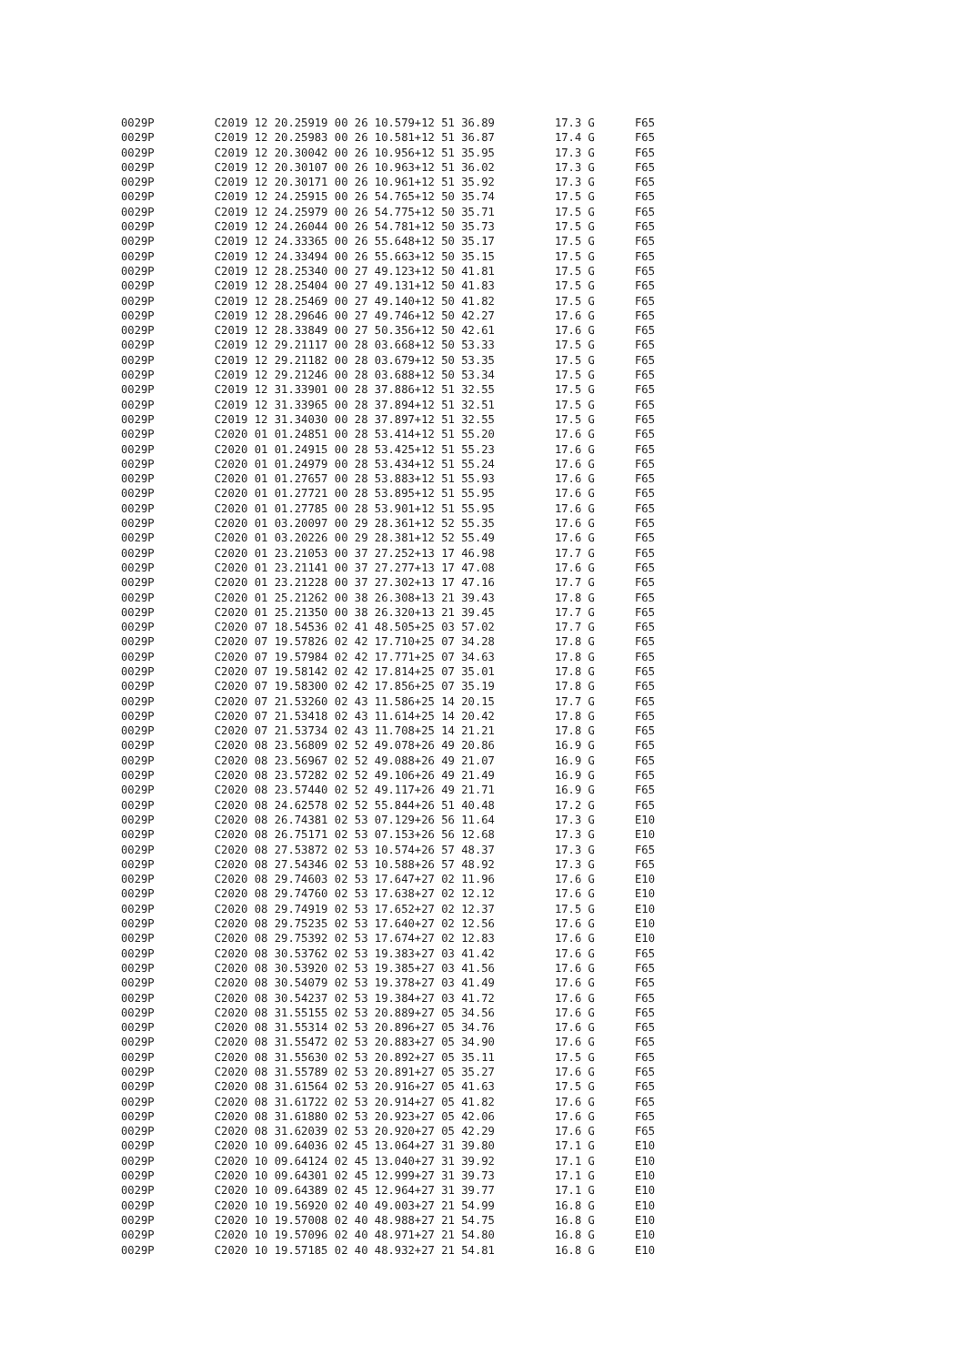0029P         C2019 12 20.25919 00 26 10.579+12 51 36.89         17.3 G      F65
0029P         C2019 12 20.25983 00 26 10.581+12 51 36.87         17.4 G      F65
0029P         C2019 12 20.30042 00 26 10.956+12 51 35.95         17.3 G      F65
0029P         C2019 12 20.30107 00 26 10.963+12 51 36.02         17.3 G      F65
0029P         C2019 12 20.30171 00 26 10.961+12 51 35.92         17.3 G      F65
0029P         C2019 12 24.25915 00 26 54.765+12 50 35.74         17.5 G      F65
0029P         C2019 12 24.25979 00 26 54.775+12 50 35.71         17.5 G      F65
0029P         C2019 12 24.26044 00 26 54.781+12 50 35.73         17.5 G      F65
0029P         C2019 12 24.33365 00 26 55.648+12 50 35.17         17.5 G      F65
0029P         C2019 12 24.33494 00 26 55.663+12 50 35.15         17.5 G      F65
0029P         C2019 12 28.25340 00 27 49.123+12 50 41.81         17.5 G      F65
0029P         C2019 12 28.25404 00 27 49.131+12 50 41.83         17.5 G      F65
0029P         C2019 12 28.25469 00 27 49.140+12 50 41.82         17.5 G      F65
0029P         C2019 12 28.29646 00 27 49.746+12 50 42.27         17.6 G      F65
0029P         C2019 12 28.33849 00 27 50.356+12 50 42.61         17.6 G      F65
0029P         C2019 12 29.21117 00 28 03.668+12 50 53.33         17.5 G      F65
0029P         C2019 12 29.21182 00 28 03.679+12 50 53.35         17.5 G      F65
0029P         C2019 12 29.21246 00 28 03.688+12 50 53.34         17.5 G      F65
0029P         C2019 12 31.33901 00 28 37.886+12 51 32.55         17.5 G      F65
0029P         C2019 12 31.33965 00 28 37.894+12 51 32.51         17.5 G      F65
0029P         C2019 12 31.34030 00 28 37.897+12 51 32.55         17.5 G      F65
0029P         C2020 01 01.24851 00 28 53.414+12 51 55.20         17.6 G      F65
0029P         C2020 01 01.24915 00 28 53.425+12 51 55.23         17.6 G      F65
0029P         C2020 01 01.24979 00 28 53.434+12 51 55.24         17.6 G      F65
0029P         C2020 01 01.27657 00 28 53.883+12 51 55.93         17.6 G      F65
0029P         C2020 01 01.27721 00 28 53.895+12 51 55.95         17.6 G      F65
0029P         C2020 01 01.27785 00 28 53.901+12 51 55.95         17.6 G      F65
0029P         C2020 01 03.20097 00 29 28.361+12 52 55.35         17.6 G      F65
0029P         C2020 01 03.20226 00 29 28.381+12 52 55.49         17.6 G      F65
0029P         C2020 01 23.21053 00 37 27.252+13 17 46.98         17.7 G      F65
0029P         C2020 01 23.21141 00 37 27.277+13 17 47.08         17.6 G      F65
0029P         C2020 01 23.21228 00 37 27.302+13 17 47.16         17.7 G      F65
0029P         C2020 01 25.21262 00 38 26.308+13 21 39.43         17.8 G      F65
0029P         C2020 01 25.21350 00 38 26.320+13 21 39.45         17.7 G      F65
0029P         C2020 07 18.54536 02 41 48.505+25 03 57.02         17.7 G      F65
0029P         C2020 07 19.57826 02 42 17.710+25 07 34.28         17.8 G      F65
0029P         C2020 07 19.57984 02 42 17.771+25 07 34.63         17.8 G      F65
0029P         C2020 07 19.58142 02 42 17.814+25 07 35.01         17.8 G      F65
0029P         C2020 07 19.58300 02 42 17.856+25 07 35.19         17.8 G      F65
0029P         C2020 07 21.53260 02 43 11.586+25 14 20.15         17.7 G      F65
0029P         C2020 07 21.53418 02 43 11.614+25 14 20.42         17.8 G      F65
0029P         C2020 07 21.53734 02 43 11.708+25 14 21.21         17.8 G      F65
0029P         C2020 08 23.56809 02 52 49.078+26 49 20.86         16.9 G      F65
0029P         C2020 08 23.56967 02 52 49.088+26 49 21.07         16.9 G      F65
0029P         C2020 08 23.57282 02 52 49.106+26 49 21.49         16.9 G      F65
0029P         C2020 08 23.57440 02 52 49.117+26 49 21.71         16.9 G      F65
0029P         C2020 08 24.62578 02 52 55.844+26 51 40.48         17.2 G      F65
0029P         C2020 08 26.74381 02 53 07.129+26 56 11.64         17.3 G      E10
0029P         C2020 08 26.75171 02 53 07.153+26 56 12.68         17.3 G      E10
0029P         C2020 08 27.53872 02 53 10.574+26 57 48.37         17.3 G      F65
0029P         C2020 08 27.54346 02 53 10.588+26 57 48.92         17.3 G      F65
0029P         C2020 08 29.74603 02 53 17.647+27 02 11.96         17.6 G      E10
0029P         C2020 08 29.74760 02 53 17.638+27 02 12.12         17.6 G      E10
0029P         C2020 08 29.74919 02 53 17.652+27 02 12.37         17.5 G      E10
0029P         C2020 08 29.75235 02 53 17.640+27 02 12.56         17.6 G      E10
0029P         C2020 08 29.75392 02 53 17.674+27 02 12.83         17.6 G      E10
0029P         C2020 08 30.53762 02 53 19.383+27 03 41.42         17.6 G      F65
0029P         C2020 08 30.53920 02 53 19.385+27 03 41.56         17.6 G      F65
0029P         C2020 08 30.54079 02 53 19.378+27 03 41.49         17.6 G      F65
0029P         C2020 08 30.54237 02 53 19.384+27 03 41.72         17.6 G      F65
0029P         C2020 08 31.55155 02 53 20.889+27 05 34.56         17.6 G      F65
0029P         C2020 08 31.55314 02 53 20.896+27 05 34.76         17.6 G      F65
0029P         C2020 08 31.55472 02 53 20.883+27 05 34.90         17.6 G      F65
0029P         C2020 08 31.55630 02 53 20.892+27 05 35.11         17.5 G      F65
0029P         C2020 08 31.55789 02 53 20.891+27 05 35.27         17.6 G      F65
0029P         C2020 08 31.61564 02 53 20.916+27 05 41.63         17.5 G      F65
0029P         C2020 08 31.61722 02 53 20.914+27 05 41.82         17.6 G      F65
0029P         C2020 08 31.61880 02 53 20.923+27 05 42.06         17.6 G      F65
0029P         C2020 08 31.62039 02 53 20.920+27 05 42.29         17.6 G      F65
0029P         C2020 10 09.64036 02 45 13.064+27 31 39.80         17.1 G      E10
0029P         C2020 10 09.64124 02 45 13.040+27 31 39.92         17.1 G      E10
0029P         C2020 10 09.64301 02 45 12.999+27 31 39.73         17.1 G      E10
0029P         C2020 10 09.64389 02 45 12.964+27 31 39.77         17.1 G      E10
0029P         C2020 10 19.56920 02 40 49.003+27 21 54.99         16.8 G      E10
0029P         C2020 10 19.57008 02 40 48.988+27 21 54.75         16.8 G      E10
0029P         C2020 10 19.57096 02 40 48.971+27 21 54.80         16.8 G      E10
0029P         C2020 10 19.57185 02 40 48.932+27 21 54.81         16.8 G      E10